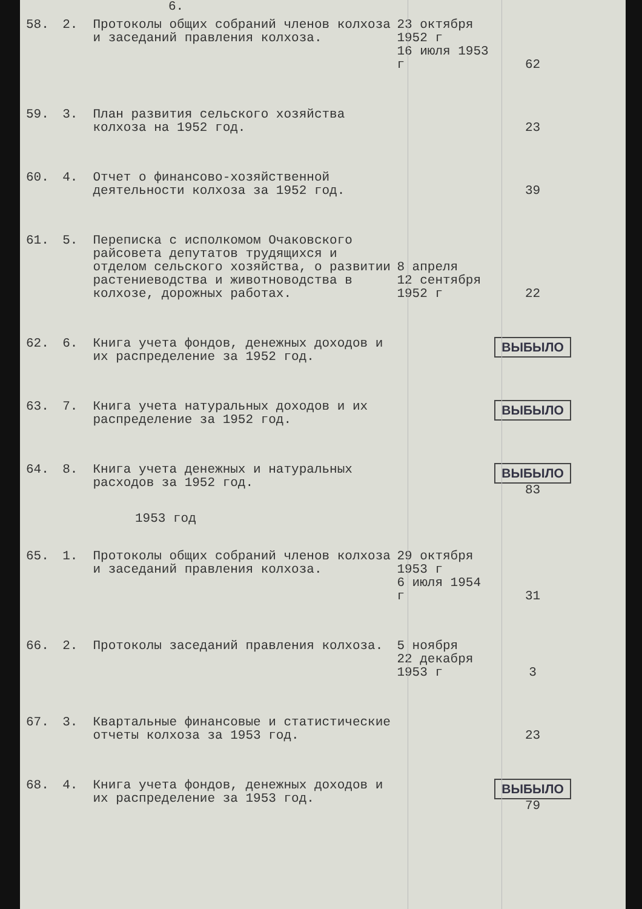6.
| 58. | 2. | Протоколы общих собраний членов колхоза и заседаний правления колхоза. | 23 октября 1952 г 16 июля 1953 г | 62 |
| 59. | 3. | План развития сельского хозяйства колхоза на 1952 год. | | 23 |
| 60. | 4. | Отчет о финансово-хозяйственной деятельности колхоза за 1952 год. | | 39 |
| 61. | 5. | Переписка с исполкомом Очаковского райсовета депутатов трудящихся и отделом сельского хозяйства, о развитии растениеводства и животноводства в колхозе, дорожных работах. | 8 апреля 12 сентября 1952 г | 22 |
| 62. | 6. | Книга учета фондов, денежных доходов и их распределение за 1952 год. | | ВЫБЫЛО |
| 63. | 7. | Книга учета натуральных доходов и их распределение за 1952 год. | | ВЫБЫЛО |
| 64. | 8. | Книга учета денежных и натуральных расходов за 1952 год. | | ВЫБЫЛО 83 |
| 1953 год | | | | |
| 65. | 1. | Протоколы общих собраний членов колхоза и заседаний правления колхоза. | 29 октября 1953 г 6 июля 1954 г | 31 |
| 66. | 2. | Протоколы заседаний правления колхоза. | 5 ноября 22 декабря 1953 г | 3 |
| 67. | 3. | Квартальные финансовые и статистические отчеты колхоза за 1953 год. | | 23 |
| 68. | 4. | Книга учета фондов, денежных доходов и их распределение за 1953 год. | | ВЫБЫЛО 79 |